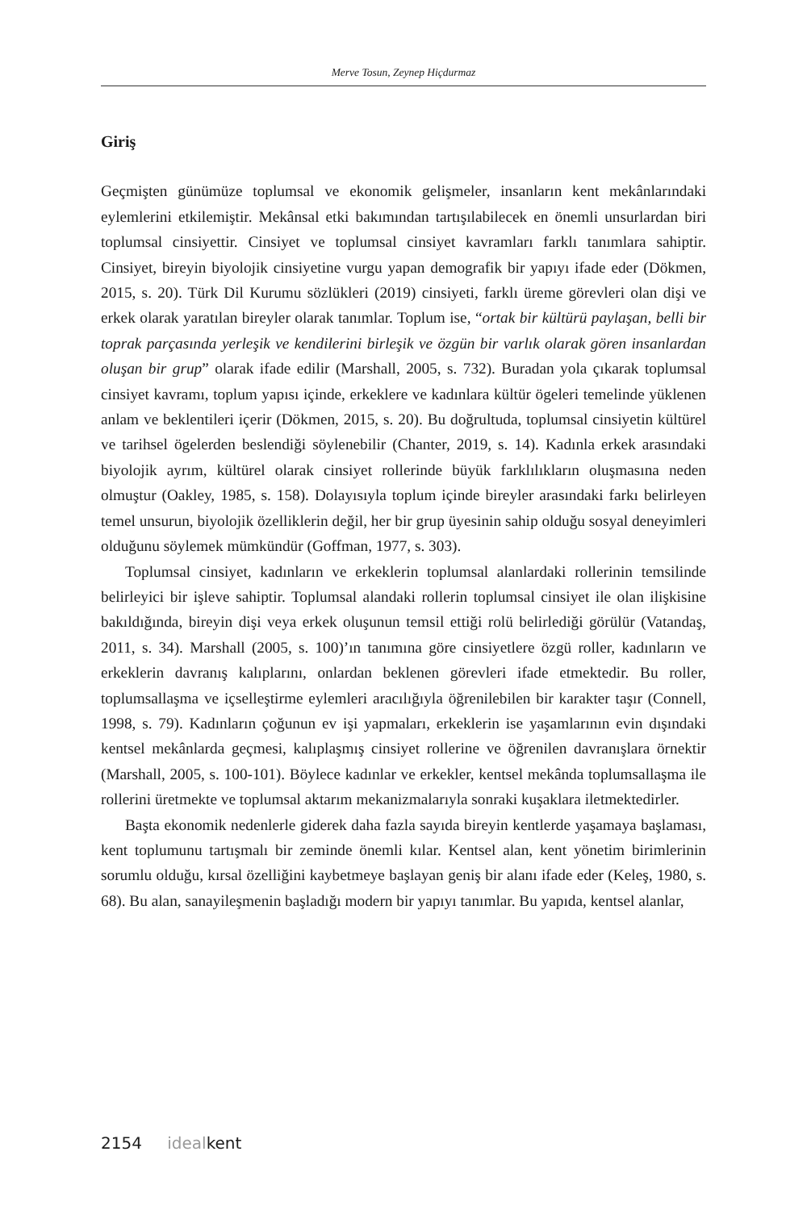Merve Tosun, Zeynep Hiçdurmaz
Giriş
Geçmişten günümüze toplumsal ve ekonomik gelişmeler, insanların kent mekânlarındaki eylemlerini etkilemiştir. Mekânsal etki bakımından tartışılabilecek en önemli unsurlardan biri toplumsal cinsiyettir. Cinsiyet ve toplumsal cinsiyet kavramları farklı tanımlara sahiptir. Cinsiyet, bireyin biyolojik cinsiyetine vurgu yapan demografik bir yapıyı ifade eder (Dökmen, 2015, s. 20). Türk Dil Kurumu sözlükleri (2019) cinsiyeti, farklı üreme görevleri olan dişi ve erkek olarak yaratılan bireyler olarak tanımlar. Toplum ise, “ortak bir kültürü paylaşan, belli bir toprak parçasında yerleşik ve kendilerini birleşik ve özgün bir varlık olarak gören insanlardan oluşan bir grup” olarak ifade edilir (Marshall, 2005, s. 732). Buradan yola çıkarak toplumsal cinsiyet kavramı, toplum yapısı içinde, erkeklere ve kadınlara kültür ögeleri temelinde yüklenen anlam ve beklentileri içerir (Dökmen, 2015, s. 20). Bu doğrultuda, toplumsal cinsiyetin kültürel ve tarihsel ögelerden beslendiği söylenebilir (Chanter, 2019, s. 14). Kadınla erkek arasındaki biyolojik ayrım, kültürel olarak cinsiyet rollerinde büyük farklılıkların oluşmasına neden olmuştur (Oakley, 1985, s. 158). Dolayısıyla toplum içinde bireyler arasındaki farkı belirleyen temel unsurun, biyolojik özelliklerin değil, her bir grup üyesinin sahip olduğu sosyal deneyimleri olduğunu söylemek mümkündür (Goffman, 1977, s. 303).
Toplumsal cinsiyet, kadınların ve erkeklerin toplumsal alanlardaki rollerinin temsilinde belirleyici bir işleve sahiptir. Toplumsal alandaki rollerin toplumsal cinsiyet ile olan ilişkisine bakıldığında, bireyin dişi veya erkek oluşunun temsil ettiği rolü belirlediği görülür (Vatandaş, 2011, s. 34). Marshall (2005, s. 100)’ın tanımına göre cinsiyetlere özgü roller, kadınların ve erkeklerin davranış kalıplarını, onlardan beklenen görevleri ifade etmektedir. Bu roller, toplumsallaşma ve içselleştirme eylemleri aracılığıyla öğrenilebilen bir karakter taşır (Connell, 1998, s. 79). Kadınların çoğunun ev işi yapmaları, erkeklerin ise yaşamlarının evin dışındaki kentsel mekânlarda geçmesi, kalıplaşmış cinsiyet rollerine ve öğrenilen davranışlara örnektir (Marshall, 2005, s. 100-101). Böylece kadınlar ve erkekler, kentsel mekânda toplumsallaşma ile rollerini üretmekte ve toplumsal aktarım mekanizmalarıyla sonraki kuşaklara iletmektedirler.
Başta ekonomik nedenlerle giderek daha fazla sayıda bireyin kentlerde yaşamaya başlaması, kent toplumunu tartışmalı bir zeminde önemli kılar. Kentsel alan, kent yönetim birimlerinin sorumlu olduğu, kırsal özelliğini kaybetmeye başlayan geniş bir alanı ifade eder (Keleş, 1980, s. 68). Bu alan, sanayileşmenin başladığı modern bir yapıyı tanımlar. Bu yapıda, kentsel alanlar,
2154 idealkent